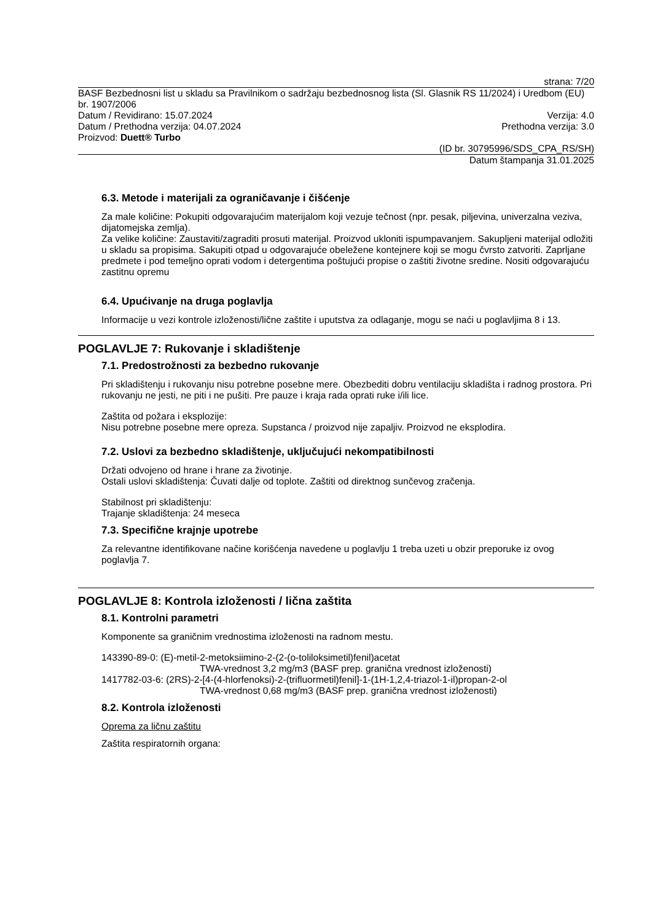strana: 7/20
BASF Bezbednosni list u skladu sa Pravilnikom o sadržaju bezbednosnog lista (Sl. Glasnik RS 11/2024) i Uredbom (EU) br. 1907/2006
Datum / Revidirano: 15.07.2024 Verzija: 4.0
Datum / Prethodna verzija: 04.07.2024 Prethodna verzija: 3.0
Proizvod: Duett® Turbo
(ID br. 30795996/SDS_CPA_RS/SH)
Datum štampanja 31.01.2025
6.3. Metode i materijali za ograničavanje i čišćenje
Za male količine: Pokupiti odgovarajućim materijalom koji vezuje tečnost (npr. pesak, piljevina, univerzalna veziva, dijatomejska zemlja).
Za velike količine: Zaustaviti/zagraditi prosuti materijal. Proizvod ukloniti ispumpavanjem. Sakupljeni materijal odložiti u skladu sa propisima. Sakupiti otpad u odgovarajuće obeležene kontejnere koji se mogu čvrsto zatvoriti. Zaprljane predmete i pod temeljno oprati vodom i detergentima poštujući propise o zaštiti životne sredine. Nositi odgovarajuću zastitnu opremu
6.4. Upućivanje na druga poglavlja
Informacije u vezi kontrole izloženosti/lične zaštite i uputstva za odlaganje, mogu se naći u poglavljima 8 i 13.
POGLAVLJE 7: Rukovanje i skladištenje
7.1. Predostrožnosti za bezbedno rukovanje
Pri skladištenju i rukovanju nisu potrebne posebne mere. Obezbediti dobru ventilaciju skladišta i radnog prostora. Pri rukovanju ne jesti, ne piti i ne pušiti. Pre pauze i kraja rada oprati ruke i/ili lice.
Zaštita od požara i eksplozije:
Nisu potrebne posebne mere opreza. Supstanca / proizvod nije zapaljiv. Proizvod ne eksplodira.
7.2. Uslovi za bezbedno skladištenje, uključujući nekompatibilnosti
Držati odvojeno od hrane i hrane za životinje.
Ostali uslovi skladištenja: Čuvati dalje od toplote. Zaštiti od direktnog sunčevog zračenja.
Stabilnost pri skladištenju:
Trajanje skladištenja: 24 meseca
7.3. Specifične krajnje upotrebe
Za relevantne identifikovane načine korišćenja navedene u poglavlju 1 treba uzeti u obzir preporuke iz ovog poglavlja 7.
POGLAVLJE 8: Kontrola izloženosti / lična zaštita
8.1. Kontrolni parametri
Komponente sa graničnim vrednostima izloženosti na radnom mestu.
143390-89-0: (E)-metil-2-metoksiimino-2-(2-(o-toliloksimetil)fenil)acetat
TWA-vrednost 3,2 mg/m3 (BASF prep. granična vrednost izloženosti)
1417782-03-6: (2RS)-2-[4-(4-hlorfenoksi)-2-(trifluormetil)fenil]-1-(1H-1,2,4-triazol-1-il)propan-2-ol
TWA-vrednost 0,68 mg/m3 (BASF prep. granična vrednost izloženosti)
8.2. Kontrola izloženosti
Oprema za ličnu zaštitu
Zaštita respiratornih organa: